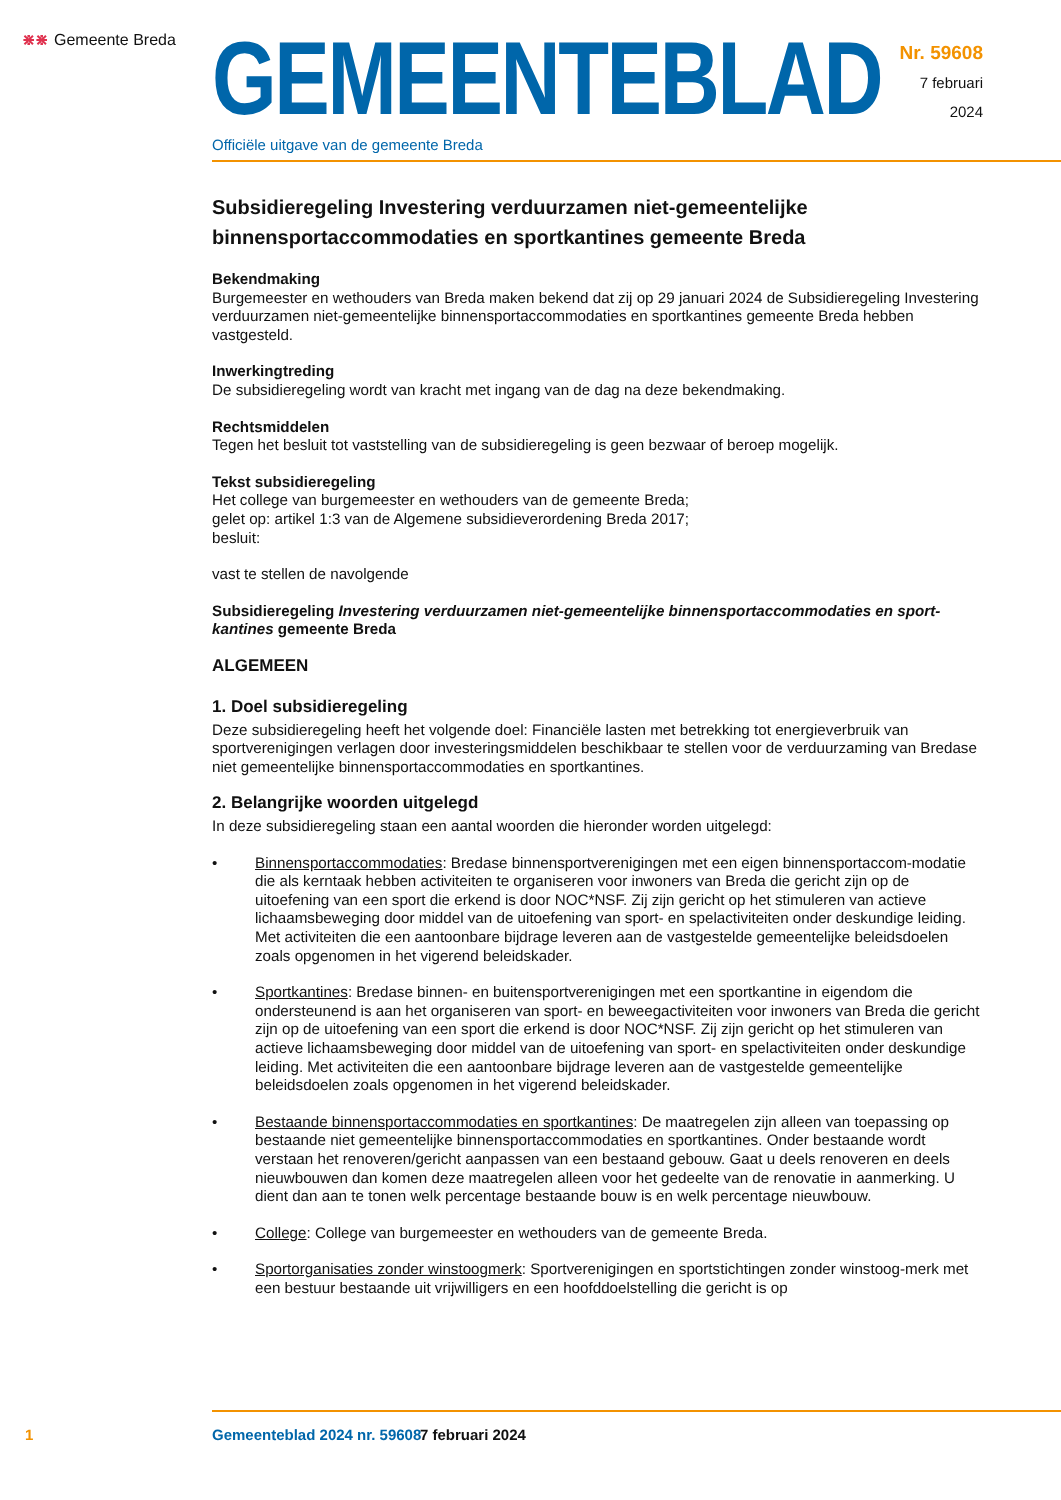⋇⋇ Gemeente Breda
GEMEENTEBLAD
Officiële uitgave van de gemeente Breda
Nr. 59608
7 februari
2024
Subsidieregeling Investering verduurzamen niet-gemeentelijke binnensportaccommodaties en sportkantines gemeente Breda
Bekendmaking
Burgemeester en wethouders van Breda maken bekend dat zij op 29 januari 2024 de Subsidieregeling Investering verduurzamen niet-gemeentelijke binnensportaccommodaties en sportkantines gemeente Breda hebben vastgesteld.
Inwerkingtreding
De subsidieregeling wordt van kracht met ingang van de dag na deze bekendmaking.
Rechtsmiddelen
Tegen het besluit tot vaststelling van de subsidieregeling is geen bezwaar of beroep mogelijk.
Tekst subsidieregeling
Het college van burgemeester en wethouders van de gemeente Breda;
gelet op: artikel 1:3 van de Algemene subsidieverordening Breda 2017;
besluit:
vast te stellen de navolgende
Subsidieregeling Investering verduurzamen niet-gemeentelijke binnensportaccommodaties en sport-kantines gemeente Breda
ALGEMEEN
1. Doel subsidieregeling
Deze subsidieregeling heeft het volgende doel: Financiële lasten met betrekking tot energieverbruik van sportverenigingen verlagen door investeringsmiddelen beschikbaar te stellen voor de verduurzaming van Bredase niet gemeentelijke binnensportaccommodaties en sportkantines.
2. Belangrijke woorden uitgelegd
In deze subsidieregeling staan een aantal woorden die hieronder worden uitgelegd:
• Binnensportaccommodaties: Bredase binnensportverenigingen met een eigen binnensportaccom-modatie die als kerntaak hebben activiteiten te organiseren voor inwoners van Breda die gericht zijn op de uitoefening van een sport die erkend is door NOC*NSF. Zij zijn gericht op het stimuleren van actieve lichaamsbeweging door middel van de uitoefening van sport- en spelactiviteiten onder deskundige leiding. Met activiteiten die een aantoonbare bijdrage leveren aan de vastgestelde gemeentelijke beleidsdoelen zoals opgenomen in het vigerend beleidskader.
• Sportkantines: Bredase binnen- en buitensportverenigingen met een sportkantine in eigendom die ondersteunend is aan het organiseren van sport- en beweegactiviteiten voor inwoners van Breda die gericht zijn op de uitoefening van een sport die erkend is door NOC*NSF. Zij zijn gericht op het stimuleren van actieve lichaamsbeweging door middel van de uitoefening van sport- en spelactiviteiten onder deskundige leiding. Met activiteiten die een aantoonbare bijdrage leveren aan de vastgestelde gemeentelijke beleidsdoelen zoals opgenomen in het vigerend beleidskader.
• Bestaande binnensportaccommodaties en sportkantines: De maatregelen zijn alleen van toepassing op bestaande niet gemeentelijke binnensportaccommodaties en sportkantines. Onder bestaande wordt verstaan het renoveren/gericht aanpassen van een bestaand gebouw. Gaat u deels renoveren en deels nieuwbouwen dan komen deze maatregelen alleen voor het gedeelte van de renovatie in aanmerking. U dient dan aan te tonen welk percentage bestaande bouw is en welk percentage nieuwbouw.
• College: College van burgemeester en wethouders van de gemeente Breda.
• Sportorganisaties zonder winstoogmerk: Sportverenigingen en sportstichtingen zonder winstoog-merk met een bestuur bestaande uit vrijwilligers en een hoofddoelstelling die gericht is op
1 Gemeenteblad 2024 nr. 59608 7 februari 2024